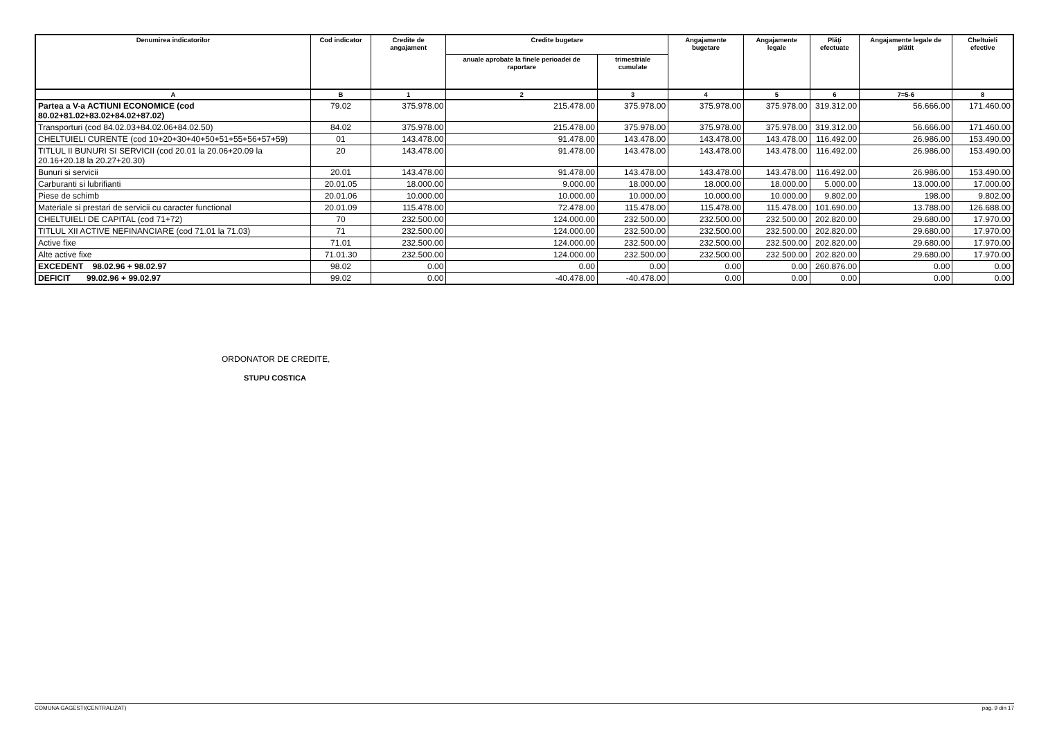| Denumirea indicatorilor | Cod indicator | Credite de angajament | Credite bugetare | | Angajamente bugetare | Angajamente legale | Plăţi efectuate | Angajamente legale de plătit | Cheltuieli efective |
| --- | --- | --- | --- | --- | --- | --- | --- | --- | --- |
| | | | anuale aprobate la finele perioadei de raportare | trimestriale cumulate | | | | | |
| A | B | 1 | 2 | 3 | 4 | 5 | 6 | 7=5-6 | 8 |
| Partea a V-a ACTIUNI ECONOMICE (cod 80.02+81.02+83.02+84.02+87.02) | 79.02 | 375.978.00 | 215.478.00 | 375.978.00 | 375.978.00 | 375.978.00 | 319.312.00 | 56.666.00 | 171.460.00 |
| Transporturi (cod 84.02.03+84.02.06+84.02.50) | 84.02 | 375.978.00 | 215.478.00 | 375.978.00 | 375.978.00 | 375.978.00 | 319.312.00 | 56.666.00 | 171.460.00 |
| CHELTUIELI CURENTE (cod 10+20+30+40+50+51+55+56+57+59) | 01 | 143.478.00 | 91.478.00 | 143.478.00 | 143.478.00 | 143.478.00 | 116.492.00 | 26.986.00 | 153.490.00 |
| TITLUL II BUNURI SI SERVICII (cod 20.01 la 20.06+20.09 la 20.16+20.18 la 20.27+20.30) | 20 | 143.478.00 | 91.478.00 | 143.478.00 | 143.478.00 | 143.478.00 | 116.492.00 | 26.986.00 | 153.490.00 |
| Bunuri si servicii | 20.01 | 143.478.00 | 91.478.00 | 143.478.00 | 143.478.00 | 143.478.00 | 116.492.00 | 26.986.00 | 153.490.00 |
| Carburanti si lubrifianti | 20.01.05 | 18.000.00 | 9.000.00 | 18.000.00 | 18.000.00 | 18.000.00 | 5.000.00 | 13.000.00 | 17.000.00 |
| Piese de schimb | 20.01.06 | 10.000.00 | 10.000.00 | 10.000.00 | 10.000.00 | 10.000.00 | 9.802.00 | 198.00 | 9.802.00 |
| Materiale si prestari de servicii cu caracter functional | 20.01.09 | 115.478.00 | 72.478.00 | 115.478.00 | 115.478.00 | 115.478.00 | 101.690.00 | 13.788.00 | 126.688.00 |
| CHELTUIELI DE CAPITAL (cod 71+72) | 70 | 232.500.00 | 124.000.00 | 232.500.00 | 232.500.00 | 232.500.00 | 202.820.00 | 29.680.00 | 17.970.00 |
| TITLUL XII ACTIVE NEFINANCIARE (cod 71.01 la 71.03) | 71 | 232.500.00 | 124.000.00 | 232.500.00 | 232.500.00 | 232.500.00 | 202.820.00 | 29.680.00 | 17.970.00 |
| Active fixe | 71.01 | 232.500.00 | 124.000.00 | 232.500.00 | 232.500.00 | 232.500.00 | 202.820.00 | 29.680.00 | 17.970.00 |
| Alte active fixe | 71.01.30 | 232.500.00 | 124.000.00 | 232.500.00 | 232.500.00 | 232.500.00 | 202.820.00 | 29.680.00 | 17.970.00 |
| EXCEDENT 98.02.96 + 98.02.97 | 98.02 | 0.00 | 0.00 | 0.00 | 0.00 | 0.00 | 260.876.00 | 0.00 | 0.00 |
| DEFICIT 99.02.96 + 99.02.97 | 99.02 | 0.00 | -40.478.00 | -40.478.00 | 0.00 | 0.00 | 0.00 | 0.00 | 0.00 |
ORDONATOR DE CREDITE,
STUPU COSTICA
COMUNA GAGESTI(CENTRALIZAT) pag. 9 din 17